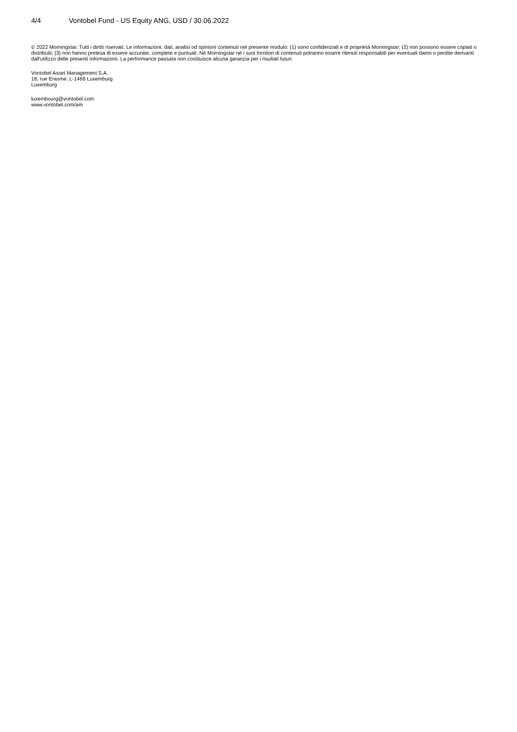4/4 Vontobel Fund - US Equity ANG, USD / 30.06.2022
© 2022 Morningstar. Tutti i diritti riservati. Le informazioni, dati, analisi od opinioni contenuti nel presente modulo: (1) sono confidenziali e di proprietà Morningstar; (2) non possono essere copiati o distribuiti; (3) non hanno pretesa di essere accurate, complete e puntuali. Né Morningstar né i suoi fornitori di contenuti potranno essere ritenuti responsabili per eventuali danni o perdite derivanti dall'utilizzo delle presenti informazioni. La performance passata non costituisce alcuna garanzia per i risultati futuri.
Vontobel Asset Management S.A.
18, rue Erasme, L-1468 Luxemburg
Luxemburg
luxembourg@vontobel.com
www.vontobel.com/am